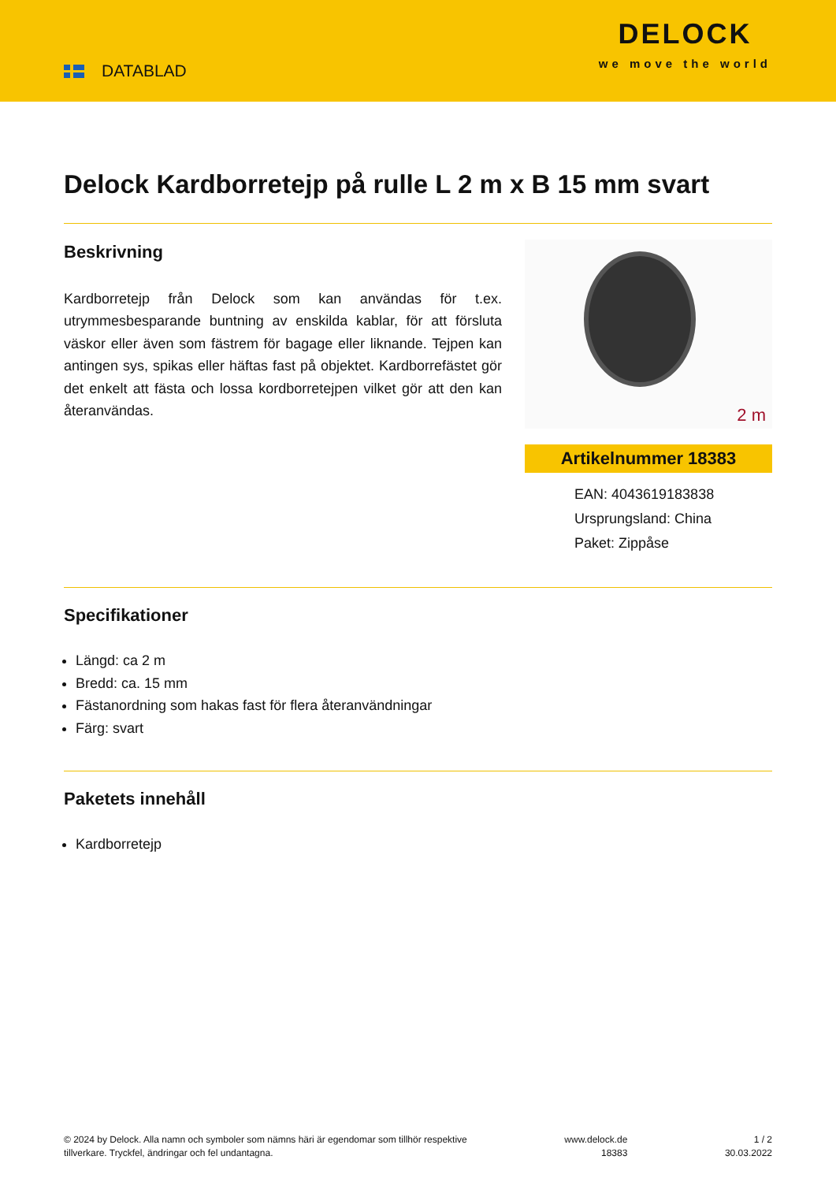DATABLAD
DELOCK
we move the world
Delock Kardborretejp på rulle L 2 m x B 15 mm svart
Beskrivning
Kardborretejp från Delock som kan användas för t.ex. utrymmesbesparande buntning av enskilda kablar, för att försluta väskor eller även som fästrem för bagage eller liknande. Tejpen kan antingen sys, spikas eller häftas fast på objektet. Kardborrefästet gör det enkelt att fästa och lossa kordborretejpen vilket gör att den kan återanvändas.
2 m
Artikelnummer 18383
EAN: 4043619183838
Ursprungsland: China
Paket: Zippåse
Specifikationer
Längd: ca 2 m
Bredd: ca. 15 mm
Fästanordning som hakas fast för flera återanvändningar
Färg: svart
Paketets innehåll
Kardborretejp
© 2024 by Delock. Alla namn och symboler som nämns häri är egendomar som tillhör respektive
tillverkare. Tryckfel, ändringar och fel undantagna.
www.delock.de
18383
1 / 2
30.03.2022